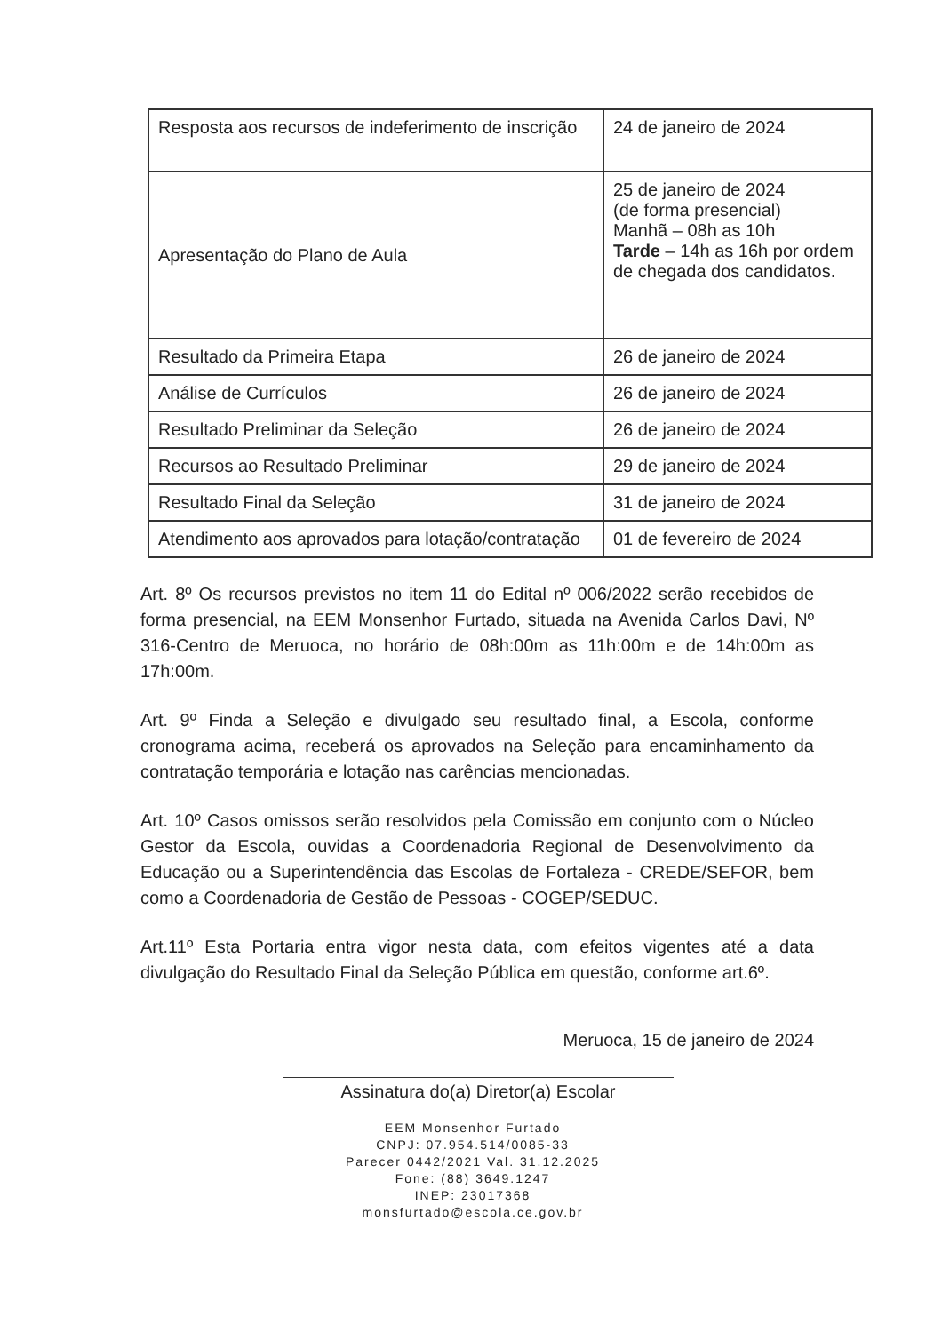| Resposta aos recursos de indeferimento de inscrição | 24 de janeiro de 2024 |
| Apresentação do Plano de Aula | 25 de janeiro de 2024 (de forma presencial) Manhã – 08h as 10h Tarde – 14h as 16h por ordem de chegada dos candidatos. |
| Resultado da Primeira Etapa | 26 de janeiro de 2024 |
| Análise de Currículos | 26 de janeiro de 2024 |
| Resultado Preliminar da Seleção | 26 de janeiro de 2024 |
| Recursos ao Resultado Preliminar | 29 de janeiro de 2024 |
| Resultado Final da Seleção | 31 de janeiro de 2024 |
| Atendimento aos aprovados para lotação/contratação | 01 de fevereiro de 2024 |
Art. 8º Os recursos previstos no item 11 do Edital nº 006/2022 serão recebidos de forma presencial, na EEM Monsenhor Furtado, situada na Avenida Carlos Davi, Nº 316-Centro de Meruoca, no horário de 08h:00m as 11h:00m e de 14h:00m as 17h:00m.
Art. 9º Finda a Seleção e divulgado seu resultado final, a Escola, conforme cronograma acima, receberá os aprovados na Seleção para encaminhamento da contratação temporária e lotação nas carências mencionadas.
Art. 10º Casos omissos serão resolvidos pela Comissão em conjunto com o Núcleo Gestor da Escola, ouvidas a Coordenadoria Regional de Desenvolvimento da Educação ou a Superintendência das Escolas de Fortaleza - CREDE/SEFOR, bem como a Coordenadoria de Gestão de Pessoas - COGEP/SEDUC.
Art.11º Esta Portaria entra vigor nesta data, com efeitos vigentes até a data divulgação do Resultado Final da Seleção Pública em questão, conforme art.6º.
Meruoca, 15 de janeiro de 2024
Assinatura do(a) Diretor(a) Escolar
EEM Monsenhor Furtado
CNPJ: 07.954.514/0085-33
Parecer 0442/2021 Val. 31.12.2025
Fone: (88) 3649.1247
INEP: 23017368
monsfurtado@escola.ce.gov.br